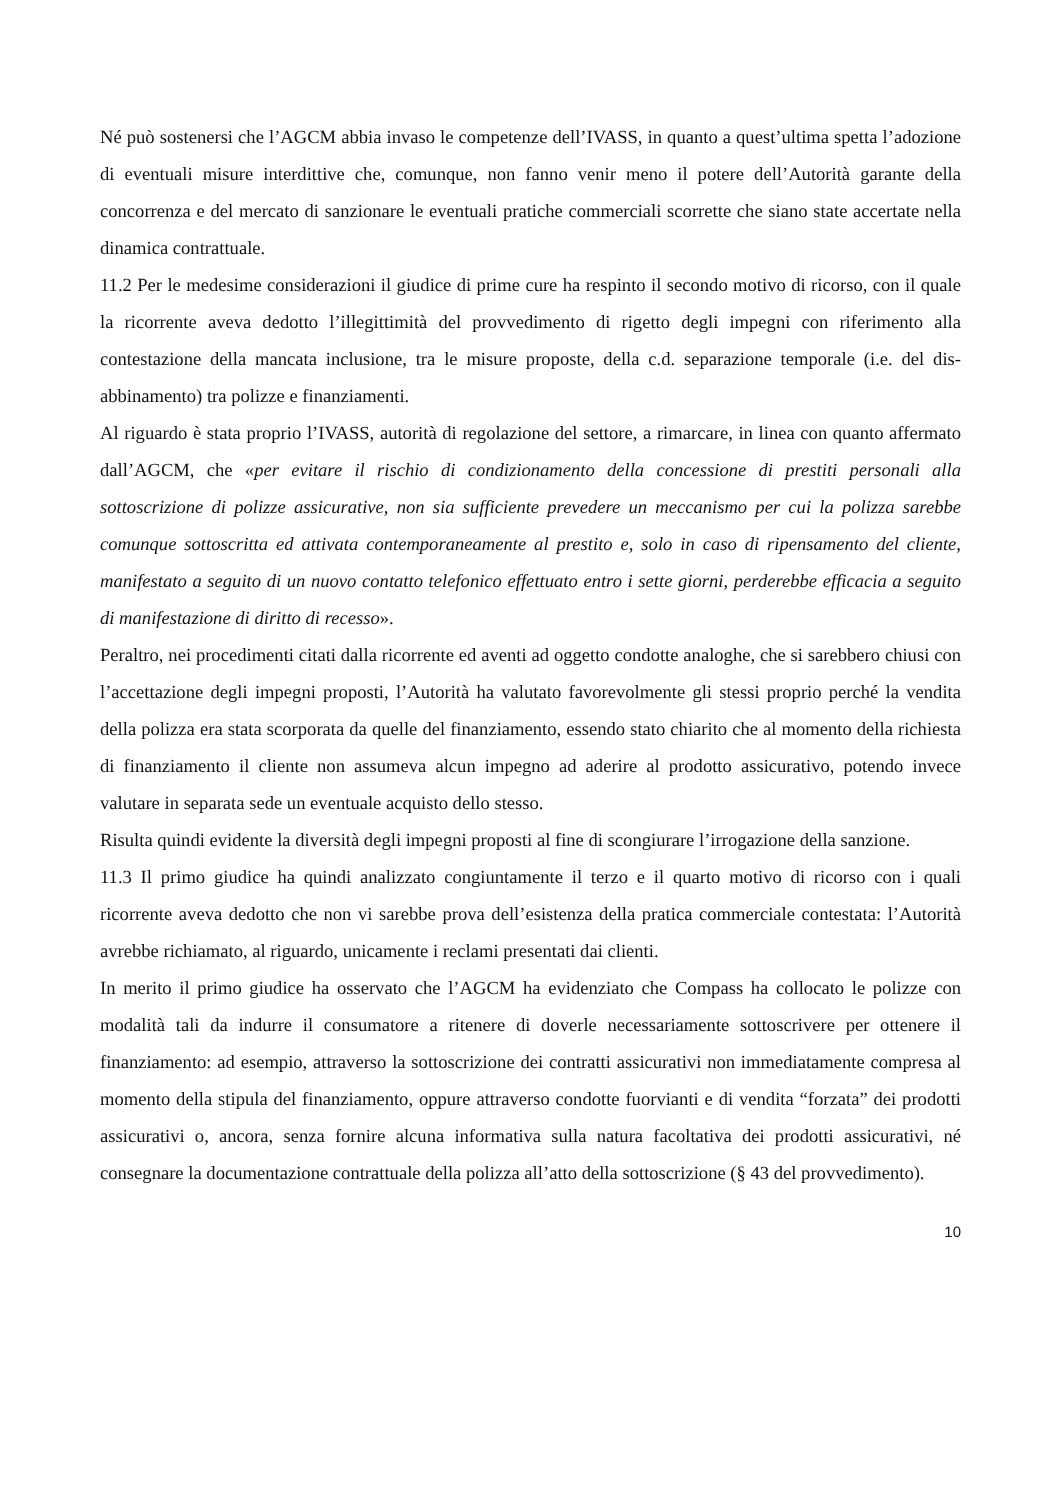Né può sostenersi che l’AGCM abbia invaso le competenze dell’IVASS, in quanto a quest’ultima spetta l’adozione di eventuali misure interdittive che, comunque, non fanno venir meno il potere dell’Autorità garante della concorrenza e del mercato di sanzionare le eventuali pratiche commerciali scorrette che siano state accertate nella dinamica contrattuale.
11.2 Per le medesime considerazioni il giudice di prime cure ha respinto il secondo motivo di ricorso, con il quale la ricorrente aveva dedotto l’illegittimità del provvedimento di rigetto degli impegni con riferimento alla contestazione della mancata inclusione, tra le misure proposte, della c.d. separazione temporale (i.e. del dis-abbinamento) tra polizze e finanziamenti.
Al riguardo è stata proprio l’IVASS, autorità di regolazione del settore, a rimarcare, in linea con quanto affermato dall’AGCM, che «per evitare il rischio di condizionamento della concessione di prestiti personali alla sottoscrizione di polizze assicurative, non sia sufficiente prevedere un meccanismo per cui la polizza sarebbe comunque sottoscritta ed attivata contemporaneamente al prestito e, solo in caso di ripensamento del cliente, manifestato a seguito di un nuovo contatto telefonico effettuato entro i sette giorni, perderebbe efficacia a seguito di manifestazione di diritto di recesso».
Peraltro, nei procedimenti citati dalla ricorrente ed aventi ad oggetto condotte analoghe, che si sarebbero chiusi con l’accettazione degli impegni proposti, l’Autorità ha valutato favorevolmente gli stessi proprio perché la vendita della polizza era stata scorporata da quelle del finanziamento, essendo stato chiarito che al momento della richiesta di finanziamento il cliente non assumeva alcun impegno ad aderire al prodotto assicurativo, potendo invece valutare in separata sede un eventuale acquisto dello stesso.
Risulta quindi evidente la diversità degli impegni proposti al fine di scongiurare l’irrogazione della sanzione.
11.3 Il primo giudice ha quindi analizzato congiuntamente il terzo e il quarto motivo di ricorso con i quali ricorrente aveva dedotto che non vi sarebbe prova dell’esistenza della pratica commerciale contestata: l’Autorità avrebbe richiamato, al riguardo, unicamente i reclami presentati dai clienti.
In merito il primo giudice ha osservato che l’AGCM ha evidenziato che Compass ha collocato le polizze con modalità tali da indurre il consumatore a ritenere di doverle necessariamente sottoscrivere per ottenere il finanziamento: ad esempio, attraverso la sottoscrizione dei contratti assicurativi non immediatamente compresa al momento della stipula del finanziamento, oppure attraverso condotte fuorvianti e di vendita “forzata” dei prodotti assicurativi o, ancora, senza fornire alcuna informativa sulla natura facoltativa dei prodotti assicurativi, né consegnare la documentazione contrattuale della polizza all’atto della sottoscrizione (§ 43 del provvedimento).
10